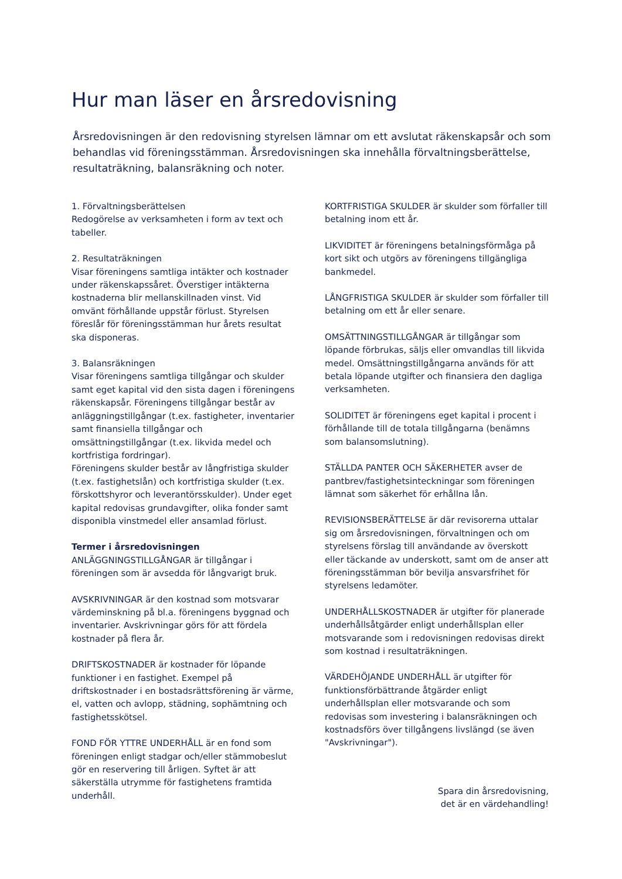Hur man läser en årsredovisning
Årsredovisningen är den redovisning styrelsen lämnar om ett avslutat räkenskapsår och som behandlas vid föreningsstämman. Årsredovisningen ska innehålla förvaltningsberättelse, resultaträkning, balansräkning och noter.
1. Förvaltningsberättelsen
Redogörelse av verksamheten i form av text och tabeller.
2. Resultaträkningen
Visar föreningens samtliga intäkter och kostnader under räkenskapssåret. Överstiger intäkterna kostnaderna blir mellanskillnaden vinst. Vid omvänt förhållande uppstår förlust. Styrelsen föreslår för föreningsstämman hur årets resultat ska disponeras.
3. Balansräkningen
Visar föreningens samtliga tillgångar och skulder samt eget kapital vid den sista dagen i föreningens räkenskapsår. Föreningens tillgångar består av anläggningstillgångar (t.ex. fastigheter, inventarier samt finansiella tillgångar och omsättningstillgångar (t.ex. likvida medel och kortfristiga fordringar).
Föreningens skulder består av långfristiga skulder (t.ex. fastighetslån) och kortfristiga skulder (t.ex. förskottshyror och leverantörsskulder). Under eget kapital redovisas grundavgifter, olika fonder samt disponibla vinstmedel eller ansamlad förlust.
Termer i årsredovisningen
ANLÄGGNINGSTILLGÅNGAR är tillgångar i föreningen som är avsedda för långvarigt bruk.
AVSKRIVNINGAR är den kostnad som motsvarar värdeminskning på bl.a. föreningens byggnad och inventarier. Avskrivningar görs för att fördela kostnader på flera år.
DRIFTSKOSTNADER är kostnader för löpande funktioner i en fastighet. Exempel på driftskostnader i en bostadsrättsförening är värme, el, vatten och avlopp, städning, sophämtning och fastighetsskötsel.
FOND FÖR YTTRE UNDERHÅLL är en fond som föreningen enligt stadgar och/eller stämmobeslut gör en reservering till årligen. Syftet är att säkerställa utrymme för fastighetens framtida underhåll.
KORTFRISTIGA SKULDER är skulder som förfaller till betalning inom ett år.
LIKVIDITET är föreningens betalningsförmåga på kort sikt och utgörs av föreningens tillgängliga bankmedel.
LÅNGFRISTIGA SKULDER är skulder som förfaller till betalning om ett år eller senare.
OMSÄTTNINGSTILLGÅNGAR är tillgångar som löpande förbrukas, säljs eller omvandlas till likvida medel. Omsättningstillgångarna används för att betala löpande utgifter och finansiera den dagliga verksamheten.
SOLIDITET är föreningens eget kapital i procent i förhållande till de totala tillgångarna (benämns som balansomslutning).
STÄLLDA PANTER OCH SÄKERHETER avser de pantbrev/fastighetsinteckningar som föreningen lämnat som säkerhet för erhållna lån.
REVISIONSBERÄTTELSE är där revisorerna uttalar sig om årsredovisningen, förvaltningen och om styrelsens förslag till användande av överskott eller täckande av underskott, samt om de anser att föreningsstämman bör bevilja ansvarsfrihet för styrelsens ledamöter.
UNDERHÅLLSKOSTNADER är utgifter för planerade underhållsåtgärder enligt underhållsplan eller motsvarande som i redovisningen redovisas direkt som kostnad i resultaträkningen.
VÄRDEHÖJANDE UNDERHÅLL är utgifter för funktionsförbättrande åtgärder enligt underhållsplan eller motsvarande och som redovisas som investering i balansräkningen och kostnadsförs över tillgångens livslängd (se även "Avskrivningar").
Spara din årsredovisning,
det är en värdehandling!